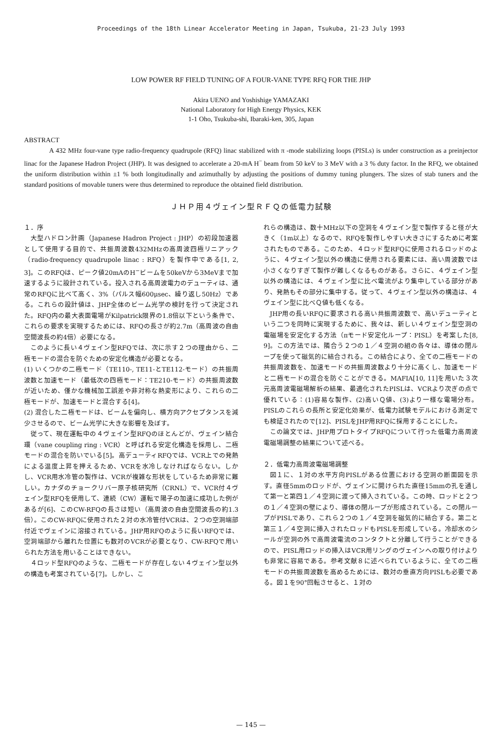Proceedings of the 18th Linear Accelerator Meeting in Japan, Tsukuba, 21-23 July 1993
LOW POWER RF FIELD TUNING OF A FOUR-VANE TYPE RFQ FOR THE JHP
Akira UENO and Yoshishige YAMAZAKI
National Laboratory for High Energy Physics, KEK
1-1 Oho, Tsukuba-shi, Ibaraki-ken, 305, Japan
ABSTRACT
A 432 MHz four-vane type radio-frequency quadrupole (RFQ) linac stabilized with π -mode stabilizing loops (PISLs) is under construction as a preinjector linac for the Japanese Hadron Project (JHP). It was designed to accelerate a 20-mA H<sup>−</sup> beam from 50 keV to 3 MeV with a 3 % duty factor. In the RFQ, we obtained the uniform distribution within ±1 % both longitudinally and azimuthally by adjusting the positions of dummy tuning plungers. The sizes of stab tuners and the standard positions of movable tuners were thus determined to reproduce the obtained field distribution.
ＪＨＰ用４ヴェイン型ＲＦＱの低電力試験
１．序
大型ハドロン計画（Japanese Hadron Project : JHP）の初段加速器として使用する目的で、共振周波数432MHzの高周波四極リニアック（radio-frequency quadrupole linac : RFQ）を製作中である[1, 2, 3]。このRFQは、ピーク値20mAのH<sup>−</sup>ビームを50keVから3MeVまで加速するように設計されている。投入される高周波電力のデューティは、通常のRFQに比べて高く、3%（パルス幅600μsec、繰り返し50Hz）である。これらの設計値は、JHP全体のビーム光学の検討を行って決定された。RFQ内の最大表面電場がKilpatrick限界の1.8倍以下という条件で、これらの要求を実現するためには、RFQの長さが約2.7m（高周波の自由空間波長の約4倍）必要になる。
このように長い４ヴェイン型RFQでは、次に示す２つの理由から、二極モードの混合を防ぐための安定化構造が必要となる。
(1) いくつかの二極モード（TE110-, TE11-とTE112-モード）の共振周波数と加速モード（最低次の四極モード：TE210-モード）の共振周波数が近いため、僅かな機械加工誤差や非対称な熱変形により、これらの二極モードが、加速モードと混合する[4]。
(2) 混合した二極モードは、ビームを偏向し、横方向アクセプタンスを減少させるので、ビーム光学に大きな影響を及ぼす。
従って、現在運転中の４ヴェイン型RFQのほとんどが、ヴェイン結合環（vane coupling ring : VCR）と呼ばれる安定化構造を採用し、二極モードの混合を防いでいる[5]。高デューティRFQでは、VCR上での発熱による温度上昇を押えるため、VCRを水冷しなければならない。しかし、VCR用水冷管の製作は、VCRが複雑な形状をしているため非常に難しい。カナダのチョークリバー原子核研究所（CRNL）で、VCR付４ヴェイン型RFQを使用して、連続（CW）運転で陽子の加速に成功した例があるが[6]、このCW-RFQの長さは短い（高周波の自由空間波長の約1.3倍）。このCW-RFQに使用された２対の水冷管付VCRは、２つの空洞端部付近でヴェインに溶接されている。JHP用RFQのように長いRFQでは、空洞端部から離れた位置にも数対のVCRが必要となり、CW-RFQで用いられた方法を用いることはできない。
４ロッド型RFQのような、二極モードが存在しない４ヴェイン型以外の構造も考案されている[7]。しかし、こ
れらの構造は、数十MHz以下の空洞を４ヴェイン型で製作すると径が大きく（1m以上）なるので、RFQを製作しやすい大きさにするために考案されたものである。このため、４ロッド型RFQに使用されるロッドのように、４ヴェイン型以外の構造に使用される要素には、高い周波数では小さくなりすぎて製作が難しくなるものがある。さらに、４ヴェイン型以外の構造には、４ヴェイン型に比べ電流がより集中している部分があり、発熱もその部分に集中する。従って、４ヴェイン型以外の構造は、４ヴェイン型に比べＱ値も低くなる。
JHP用の長いRFQに要求される高い共振周波数で、高いデューティという二つを同時に実現するために、我々は、新しい４ヴェイン型空洞の電磁場を安定化する方法（πモード安定化ループ：PISL）を考案した[8, 9]。この方法では、隣合う２つの１／４空洞の組の各々は、導体の閉ループを使って磁気的に結合される。この結合により、全ての二極モードの共振周波数を、加速モードの共振周波数より十分に高くし、加速モードと二極モードの混合を防ぐことができる。MAFIA[10, 11]を用いた３次元高周波電磁場解析の結果、最適化されたPISLは、VCRより次ぎの点で優れている：(1)容易な製作、(2)高いＱ値、(3)より一様な電場分布。PISLのこれらの長所と安定化効果が、低電力試験モデルにおける測定でも検証されたので[12]、PISLをJHP用RFQに採用することにした。
この論文では、JHP用プロトタイプRFQについて行った低電力高周波電磁場調整の結果について述べる。
２．低電力高周波電磁場調整
図１に、１対の水平方向PISLがある位置における空洞の断面図を示す。直径5mmのロッドが、ヴェインに開けられた直径15mmの孔を通して第一と第四１／４空洞に渡って挿入されている。この時、ロッドと２つの１／４空洞の壁により、導体の閉ループが形成されている。この閉ループがPISLであり、これら２つの１／４空洞を磁気的に結合する。第二と第三１／４空洞に挿入されたロッドもPISLを形成している。冷却水のシールが空洞の外で高周波電流のコンタクトと分離して行うことができるので、PISL用ロッドの挿入はVCR用リングのヴェインへの取り付けよりも非常に容易である。参考文献８に述べられているように、全ての二極モードの共振周波数を高めるためには、数対の垂直方向PISLも必要である。図１を90°回転させると、１対の
— 145 —